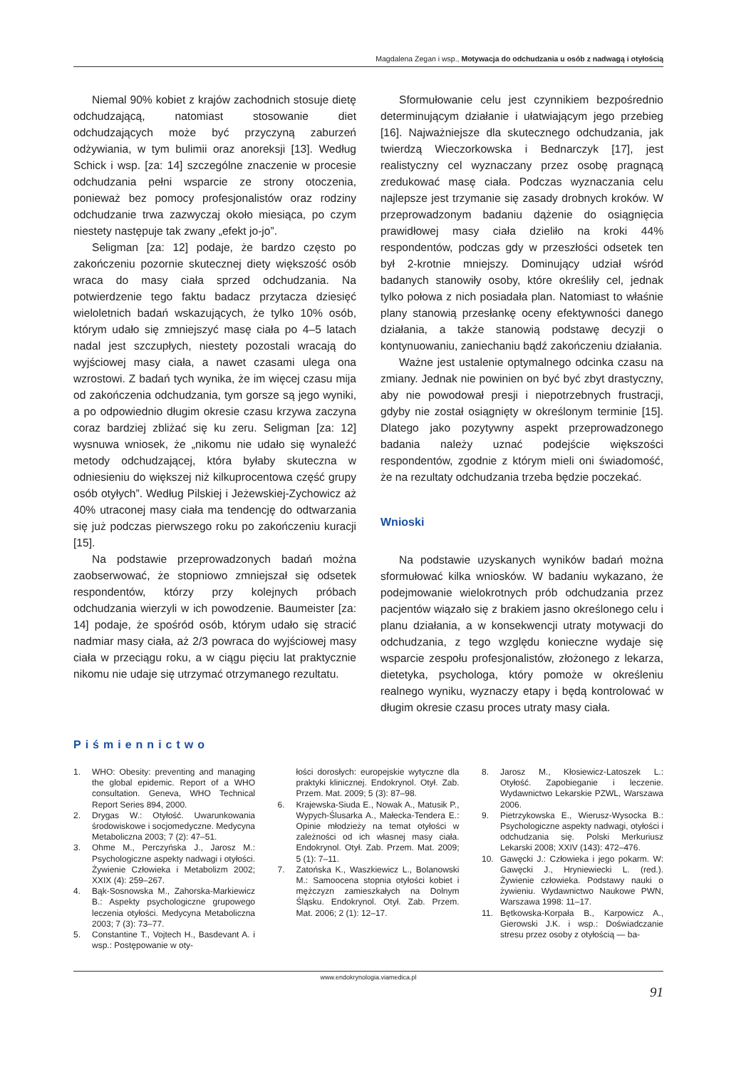Magdalena Zegan i wsp., Motywacja do odchudzania u osób z nadwagą i otyłością
Niemal 90% kobiet z krajów zachodnich stosuje dietę odchudzającą, natomiast stosowanie diet odchudzających może być przyczyną zaburzeń odżywiania, w tym bulimii oraz anoreksji [13]. Według Schick i wsp. [za: 14] szczególne znaczenie w procesie odchudzania pełni wsparcie ze strony otoczenia, ponieważ bez pomocy profesjonalistów oraz rodziny odchudzanie trwa zazwyczaj około miesiąca, po czym niestety następuje tak zwany „efekt jo-jo”.
Seligman [za: 12] podaje, że bardzo często po zakończeniu pozornie skutecznej diety większość osób wraca do masy ciała sprzed odchudzania. Na potwierdzenie tego faktu badacz przytacza dziesięć wieloletnich badań wskazujących, że tylko 10% osób, którym udało się zmniejszyć masę ciała po 4–5 latach nadal jest szczupłych, niestety pozostali wracają do wyjściowej masy ciała, a nawet czasami ulega ona wzrostowi. Z badań tych wynika, że im więcej czasu mija od zakończenia odchudzania, tym gorsze są jego wyniki, a po odpowiednio długim okresie czasu krzywa zaczyna coraz bardziej zbliżać się ku zeru. Seligman [za: 12] wysnuwa wniosek, że „nikomu nie udało się wynaleźć metody odchudzającej, która byłaby skuteczna w odniesieniu do większej niż kilkuprocentowa część grupy osób otyłych”. Według Pilskiej i Jeżewskiej-Zychowicz aż 40% utraconej masy ciała ma tendencję do odtwarzania się już podczas pierwszego roku po zakończeniu kuracji [15].
Na podstawie przeprowadzonych badań można zaobserwować, że stopniowo zmniejszał się odsetek respondentów, którzy przy kolejnych próbach odchudzania wierzyli w ich powodzenie. Baumeister [za: 14] podaje, że spośród osób, którym udało się stracić nadmiar masy ciała, aż 2/3 powraca do wyjściowej masy ciała w przeciągu roku, a w ciągu pięciu lat praktycznie nikomu nie udaje się utrzymać otrzymanego rezultatu.
Sformułowanie celu jest czynnikiem bezpośrednio determinującym działanie i ułatwiającym jego przebieg [16]. Najważniejsze dla skutecznego odchudzania, jak twierdzą Wieczorkowska i Bednarczyk [17], jest realistyczny cel wyznaczany przez osobę pragnącą zredukować masę ciała. Podczas wyznaczania celu najlepsze jest trzymanie się zasady drobnych kroków. W przeprowadzonym badaniu dążenie do osiągnięcia prawidłowej masy ciała dzieliło na kroki 44% respondentów, podczas gdy w przeszłości odsetek ten był 2-krotnie mniejszy. Dominujący udział wśród badanych stanowiły osoby, które określiły cel, jednak tylko połowa z nich posiadała plan. Natomiast to właśnie plany stanowią przesłankę oceny efektywności danego działania, a także stanowią podstawę decyzji o kontynuowaniu, zaniechaniu bądź zakończeniu działania.
Ważne jest ustalenie optymalnego odcinka czasu na zmiany. Jednak nie powinien on być być zbyt drastyczny, aby nie powodował presji i niepotrzebnych frustracji, gdyby nie został osiągnięty w określonym terminie [15]. Dlatego jako pozytywny aspekt przeprowadzonego badania należy uznać podejście większości respondentów, zgodnie z którym mieli oni świadomość, że na rezultaty odchudzania trzeba będzie poczekać.
Wnioski
Na podstawie uzyskanych wyników badań można sformułować kilka wniosków. W badaniu wykazano, że podejmowanie wielokrotnych prób odchudzania przez pacjentów wiązało się z brakiem jasno określonego celu i planu działania, a w konsekwencji utraty motywacji do odchudzania, z tego względu konieczne wydaje się wsparcie zespołu profesjonalistów, złożonego z lekarza, dietetyka, psychologa, który pomoże w określeniu realnego wyniku, wyznaczy etapy i będą kontrolować w długim okresie czasu proces utraty masy ciała.
Piśmiennictwo
1. WHO: Obesity: preventing and managing the global epidemic. Report of a WHO consultation. Geneva, WHO Technical Report Series 894, 2000.
2. Drygas W.: Otyłość. Uwarunkowania środowiskowe i socjomedyczne. Medycyna Metaboliczna 2003; 7 (2): 47–51.
3. Ohme M., Perczyńska J., Jarosz M.: Psychologiczne aspekty nadwagi i otyłości. Żywienie Człowieka i Metabolizm 2002; XXIX (4): 259–267.
4. Bąk-Sosnowska M., Zahorska-Markiewicz B.: Aspekty psychologiczne grupowego leczenia otyłości. Medycyna Metaboliczna 2003; 7 (3): 73–77.
5. Constantine T., Vojtech H., Basdevant A. i wsp.: Postępowanie w oty-
łości dorosłych: europejskie wytyczne dla praktyki klinicznej. Endokrynol. Otył. Zab. Przem. Mat. 2009; 5 (3): 87–98.
6. Krajewska-Siuda E., Nowak A., Matusik P., Wypych-Ślusarka A., Małecka-Tendera E.: Opinie młodzieży na temat otyłości w zależności od ich własnej masy ciała. Endokrynol. Otył. Zab. Przem. Mat. 2009; 5 (1): 7–11.
7. Zatońska K., Waszkiewicz L., Bolanowski M.: Samoocena stopnia otyłości kobiet i mężczyzn zamieszkałych na Dolnym Śląsku. Endokrynol. Otył. Zab. Przem. Mat. 2006; 2 (1): 12–17.
8. Jarosz M., Kłosiewicz-Latoszek L.: Otyłość. Zapobieganie i leczenie. Wydawnictwo Lekarskie PZWL, Warszawa 2006.
9. Pietrzykowska E., Wierusz-Wysocka B.: Psychologiczne aspekty nadwagi, otyłości i odchudzania się. Polski Merkuriusz Lekarski 2008; XXIV (143): 472–476.
10. Gawęcki J.: Człowieka i jego pokarm. W: Gawęcki J., Hryniewiecki L. (red.). Żywienie człowieka. Podstawy nauki o żywieniu. Wydawnictwo Naukowe PWN, Warszawa 1998: 11–17.
11. Bętkowska-Korpała B., Karpowicz A., Gierowski J.K. i wsp.: Doświadczanie stresu przez osoby z otyłością — ba-
www.endokrynologia.viamedica.pl
91